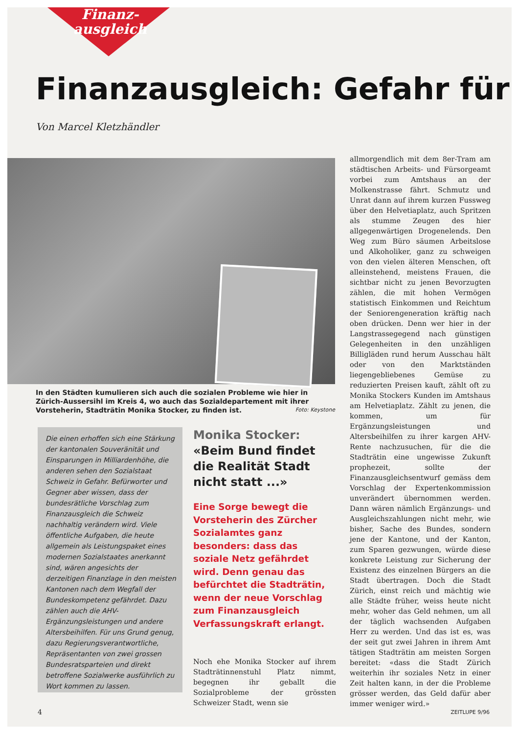Finanz-
ausgleich
Finanzausgleich: Gefahr für
Von Marcel Kletzhändler
In den Städten kumulieren sich auch die sozialen Probleme wie hier in Zürich-Aussersihl im Kreis 4, wo auch das Sozialdepartement mit ihrer Vorsteherin, Stadträtin Monika Stocker, zu finden ist. Foto: Keystone
Die einen erhoffen sich eine Stärkung der kantonalen Souveränität und Einsparungen in Milliardenhöhe, die anderen sehen den Sozialstaat Schweiz in Gefahr. Befürworter und Gegner aber wissen, dass der bundesrätliche Vorschlag zum Finanzausgleich die Schweiz nachhaltig verändern wird. Viele öffentliche Aufgaben, die heute allgemein als Leistungspaket eines modernen Sozialstaates anerkannt sind, wären angesichts der derzeitigen Finanzlage in den meisten Kantonen nach dem Wegfall der Bundeskompetenz gefährdet. Dazu zählen auch die AHV-Ergänzungsleistungen und andere Altersbeihilfen. Für uns Grund genug, dazu Regierungsverantwortliche, Repräsentanten von zwei grossen Bundesratsparteien und direkt betroffene Sozialwerke ausführlich zu Wort kommen zu lassen.
Monika Stocker:
«Beim Bund findet die Realität Stadt nicht statt ...»
Eine Sorge bewegt die Vorsteherin des Zürcher Sozialamtes ganz besonders: dass das soziale Netz gefährdet wird. Denn genau das befürchtet die Stadträtin, wenn der neue Vorschlag zum Finanzausgleich Verfassungskraft erlangt.
Noch ehe Monika Stocker auf ihrem Stadträtinnenstuhl Platz nimmt, begegnen ihr geballt die Sozialprobleme der grössten Schweizer Stadt, wenn sie
allmorgendlich mit dem 8er-Tram am städtischen Arbeits- und Fürsorgeamt vorbei zum Amtshaus an der Molkenstrasse fährt. Schmutz und Unrat dann auf ihrem kurzen Fussweg über den Helvetiaplatz, auch Spritzen als stumme Zeugen des hier allgegenwärtigen Drogenelends. Den Weg zum Büro säumen Arbeitslose und Alkoholiker, ganz zu schweigen von den vielen älteren Menschen, oft alleinstehend, meistens Frauen, die sichtbar nicht zu jenen Bevorzugten zählen, die mit hohen Vermögen statistisch Einkommen und Reichtum der Seniorengeneration kräftig nach oben drücken. Denn wer hier in der Langstrassegegend nach günstigen Gelegenheiten in den unzähligen Billigläden rund herum Ausschau hält oder von den Marktständen liegengebliebenes Gemüse zu reduzierten Preisen kauft, zählt oft zu Monika Stockers Kunden im Amtshaus am Helvetiaplatz. Zählt zu jenen, die kommen, um für Ergänzungsleistungen und Altersbeihilfen zu ihrer kargen AHV-Rente nachzusuchen, für die die Stadträtin eine ungewisse Zukunft prophezeit, sollte der Finanzausgleichsentwurf gemäss dem Vorschlag der Expertenkommission unverändert übernommen werden. Dann wären nämlich Ergänzungs- und Ausgleichszahlungen nicht mehr, wie bisher, Sache des Bundes, sondern jene der Kantone, und der Kanton, zum Sparen gezwungen, würde diese konkrete Leistung zur Sicherung der Existenz des einzelnen Bürgers an die Stadt übertragen. Doch die Stadt Zürich, einst reich und mächtig wie alle Städte früher, weiss heute nicht mehr, woher das Geld nehmen, um all der täglich wachsenden Aufgaben Herr zu werden. Und das ist es, was der seit gut zwei Jahren in ihrem Amt tätigen Stadträtin am meisten Sorgen bereitet: «dass die Stadt Zürich weiterhin ihr soziales Netz in einer Zeit halten kann, in der die Probleme grösser werden, das Geld dafür aber immer weniger wird.»
4 ZEITLUPE 9/96